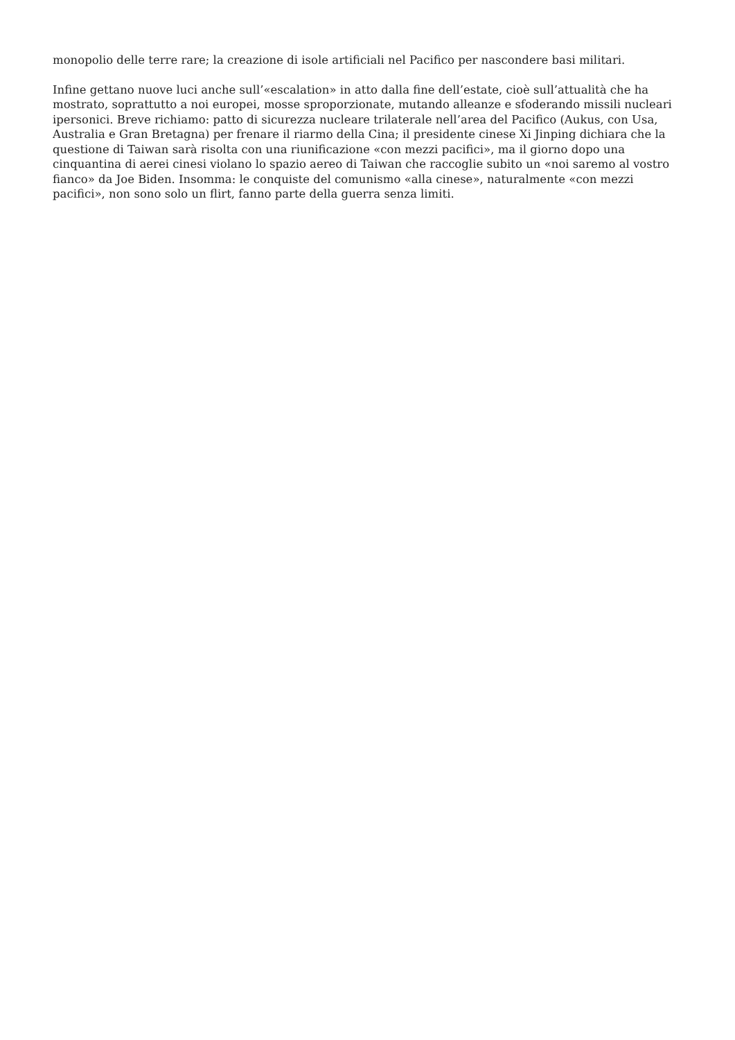monopolio delle terre rare; la creazione di isole artificiali nel Pacifico per nascondere basi militari.
Infine gettano nuove luci anche sull’«escalation» in atto dalla fine dell’estate, cioè sull’attualità che ha mostrato, soprattutto a noi europei, mosse sproporzionate, mutando alleanze e sfoderando missili nucleari ipersonici. Breve richiamo: patto di sicurezza nucleare trilaterale nell’area del Pacifico (Aukus, con Usa, Australia e Gran Bretagna) per frenare il riarmo della Cina; il presidente cinese Xi Jinping dichiara che la questione di Taiwan sarà risolta con una riunificazione «con mezzi pacifici», ma il giorno dopo una cinquantina di aerei cinesi violano lo spazio aereo di Taiwan che raccoglie subito un «noi saremo al vostro fianco» da Joe Biden. Insomma: le conquiste del comunismo «alla cinese», naturalmente «con mezzi pacifici», non sono solo un flirt, fanno parte della guerra senza limiti.